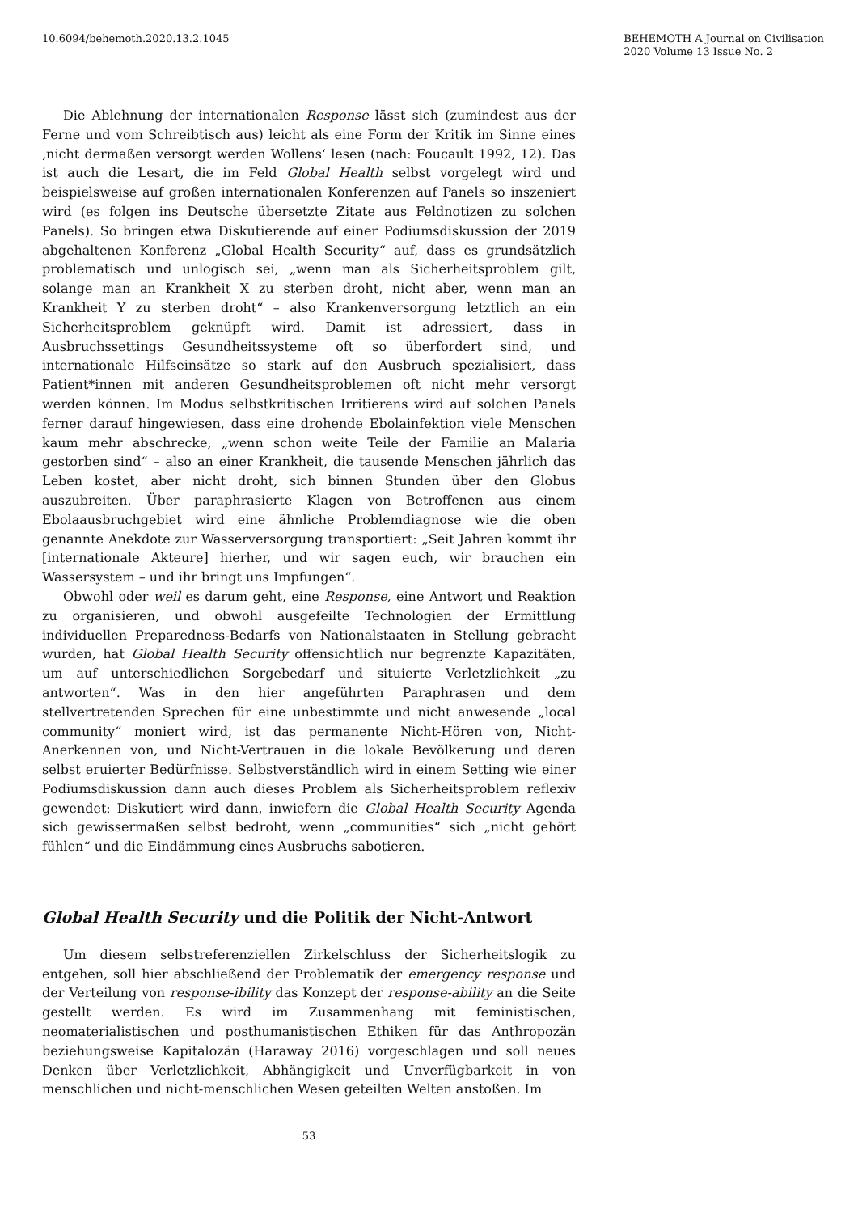10.6094/behemoth.2020.13.2.1045
BEHEMOTH A Journal on Civilisation
2020 Volume 13 Issue No. 2
Die Ablehnung der internationalen Response lässt sich (zumindest aus der Ferne und vom Schreibtisch aus) leicht als eine Form der Kritik im Sinne eines ‚nicht dermaßen versorgt werden Wollens‘ lesen (nach: Foucault 1992, 12). Das ist auch die Lesart, die im Feld Global Health selbst vorgelegt wird und beispielsweise auf großen internationalen Konferenzen auf Panels so inszeniert wird (es folgen ins Deutsche übersetzte Zitate aus Feldnotizen zu solchen Panels). So bringen etwa Diskutierende auf einer Podiumsdiskussion der 2019 abgehaltenen Konferenz „Global Health Security“ auf, dass es grundsätzlich problematisch und unlogisch sei, „wenn man als Sicherheitsproblem gilt, solange man an Krankheit X zu sterben droht, nicht aber, wenn man an Krankheit Y zu sterben droht“ – also Krankenversorgung letztlich an ein Sicherheitsproblem geknüpft wird. Damit ist adressiert, dass in Ausbruchssettings Gesundheitssysteme oft so überfordert sind, und internationale Hilfseinsätze so stark auf den Ausbruch spezialisiert, dass Patient*innen mit anderen Gesundheitsproblemen oft nicht mehr versorgt werden können. Im Modus selbstkritischen Irritierens wird auf solchen Panels ferner darauf hingewiesen, dass eine drohende Ebolainfektion viele Menschen kaum mehr abschrecke, „wenn schon weite Teile der Familie an Malaria gestorben sind“ – also an einer Krankheit, die tausende Menschen jährlich das Leben kostet, aber nicht droht, sich binnen Stunden über den Globus auszubreiten. Über paraphrasierte Klagen von Betroffenen aus einem Ebolaausbruchgebiet wird eine ähnliche Problemdiagnose wie die oben genannte Anekdote zur Wasserversorgung transportiert: „Seit Jahren kommt ihr [internationale Akteure] hierher, und wir sagen euch, wir brauchen ein Wassersystem – und ihr bringt uns Impfungen“.
Obwohl oder weil es darum geht, eine Response, eine Antwort und Reaktion zu organisieren, und obwohl ausgefeilte Technologien der Ermittlung individuellen Preparedness-Bedarfs von Nationalstaaten in Stellung gebracht wurden, hat Global Health Security offensichtlich nur begrenzte Kapazitäten, um auf unterschiedlichen Sorgebedarf und situierte Verletzlichkeit „zu antworten“. Was in den hier angeführten Paraphrasen und dem stellvertretenden Sprechen für eine unbestimmte und nicht anwesende „local community“ moniert wird, ist das permanente Nicht-Hören von, Nicht-Anerkennen von, und Nicht-Vertrauen in die lokale Bevölkerung und deren selbst eruierter Bedürfnisse. Selbstverständlich wird in einem Setting wie einer Podiumsdiskussion dann auch dieses Problem als Sicherheitsproblem reflexiv gewendet: Diskutiert wird dann, inwiefern die Global Health Security Agenda sich gewissermaßen selbst bedroht, wenn „communities“ sich „nicht gehört fühlen“ und die Eindämmung eines Ausbruchs sabotieren.
Global Health Security und die Politik der Nicht-Antwort
Um diesem selbstreferenziellen Zirkelschluss der Sicherheitslogik zu entgehen, soll hier abschließend der Problematik der emergency response und der Verteilung von response-ibility das Konzept der response-ability an die Seite gestellt werden. Es wird im Zusammenhang mit feministischen, neomaterialistischen und posthumanistischen Ethiken für das Anthropozän beziehungsweise Kapitalozän (Haraway 2016) vorgeschlagen und soll neues Denken über Verletzlichkeit, Abhängigkeit und Unverfügbarkeit in von menschlichen und nicht-menschlichen Wesen geteilten Welten anstoßen. Im
53